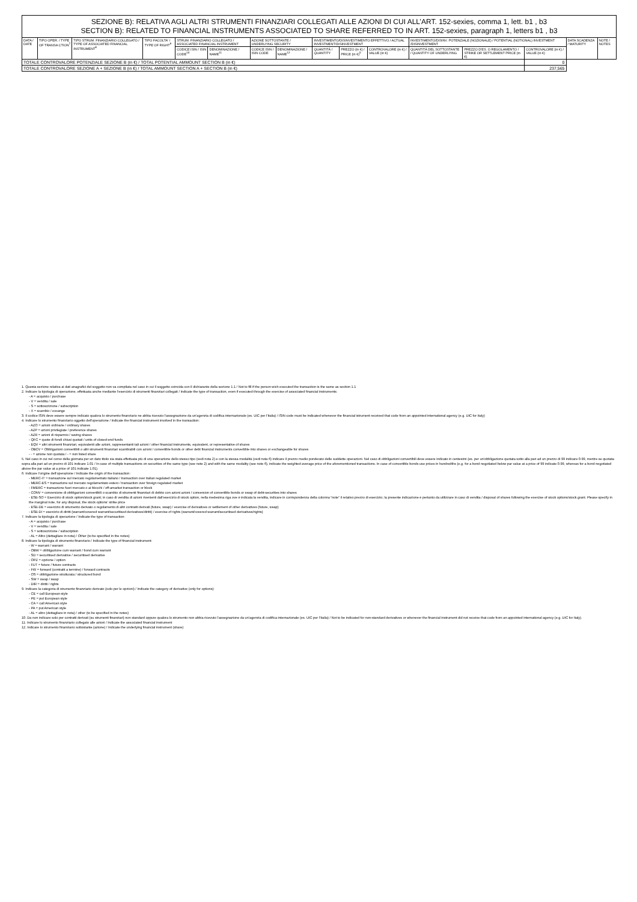| SEZIONE B): RELATIVA AGLI ALTRI STRUMENTI FINANZIARI COLLEGATI ALLE AZIONI DI CUI ALL’ART. 152-sexies, comma 1, lett. b1 , b3 SECTION B): RELATED TO FINANCIAL INSTRUMENTS ASSOCIATED TO SHARE REFERRED TO IN ART. 152-sexies, paragraph 1, letters b1 , b3 | | | | | | | | | | | | | | | |
| DATA / DATE | TIPO OPER. / TYPE OF TRANSA CTION<sup>7</sup> | TIPO STRUM. FINANZIARIO COLLEGATO / TYPE OF ASSOCIATED FINANCIAL INSTRUMENT<sup>8</sup> | TIPO FACOLTA' / TYPE OF RIGHT<sup>9</sup> | STRUM. FINANZIARIO COLLEGATO / ASSOCIATED FINANCIAL INSTRUMENT | | AZIONE SOTTOSTANTE / UNDERLYING SECURITY | | INVESTIMENTO/DISINVESTIMENTO EFFETTIVO / ACTUAL INVESTMENT/DISINVESTMENT | | | INVESTIMENTO/DISINV. POTENZIALE (NOZIONALE) / POTENTIAL (NOTIONAL) INVESTMENT /DISINVESTMENT | | | DATA SCADENZA / MATURITY | NOTE / NOTES |
| | | | | CODICE ISIN / ISIN CODE<sup>10</sup> | DENOMINAZIONE / NAME<sup>11</sup> | CODICE ISIN / ISIN CODE | DENOMINAZIONE / NAME<sup>12</sup> | QUANTITÀ / QUANTITY | PREZZO (in €) / PRICE (in €)<sup>5</sup> | CONTROVALORE (in €) / VALUE (in €) | QUANTITÀ DEL SOTTOSTANTE / QUANTITY OF UNDERLYING | PREZZO D'ES. O REGOLAMENTO / STRIKE OR SETTLEMENT PRICE (in €) | CONTROVALORE (in €) / VALUE (in €) | | |
| TOTALE CONTROVALORE POTENZIALE SEZIONE B (in €) / TOTAL POTENTIAL AMMOUNT SECTION B (in €) | | | | | | | | | | | | | 0 | | |
| TOTALE CONTROVALORE SEZIONE A + SEZIONE B (in €) / TOTAL AMMOUNT SECTION A + SECTION B (in €) | | | | | | | | | | | | | 237,565 | | |
1. Questa sezione relativa ai dati anagrafici del soggetto non va compilata nel caso in cui il soggetto coincida con il dichiarante della sezione 1.1 / Not to fill if the person wich executed the transaction is the same as section 1.1
2. Indicare la tipologia di operazione, effettuata anche mediante l’esercizio di strumenti finanziari collegati / Indicate the type of transaction, even if executed through the exercise of associated financial instruments:
- A = acquisto / purchase
- V = vendita / sale
- S = sottoscrizione / subscription
- X = scambio / excange
3. Il codice ISIN deve essere sempre indicato qualora lo strumento finanziario ne abbia ricevuto l’assegnazione da un’agenzia di codifica internazionale (es. UIC per l’Italia) / ISIN code must be indicated whenever the financial istrument received that code from an appointed international agency (e.g. UIC for Italy)
4. Indicare lo strumento finanziario oggetto dell’operazione / Indicate the financial instrument involved in the transaction:
- AZO = azioni ordinarie / ordinary shares
- AZP = azioni privilegiate / preference shares
- AZR = azioni di risparmio / saving shares
- QFC = quote di fondi chiusi quotati / units of closed-end funds
- EQV = altri strumenti finanziari, equivalenti alle azioni, rappresentanti tali azioni / other financial instruments, equivalent, or representative of shares
- OBCV = Obbligazioni convertibili o altri strumenti finanziari scambiabili con azioni / convertible bonds or other debt financial instruments convertible into shares or exchangeable for shares
- - = azione non quotata / - = non listed share
5. Nel caso in cui nel corso della giornata per un dato titolo sia stata effettuata più di una operazione dello stesso tipo (vedi nota 2) e con la stessa modalità (vedi nota 6) indicare il prezzo medio ponderato delle suddette operazioni. Nel caso di obbligazioni convertibili deve essere indicato in centesimi (es. per un’obbligazione quotata sotto alla pari ad un prezzo di 99 indicare 0.99, mentre se quotata sopra alla pari ad un prezzo di 101 indicare 1.01 / In case of multiple transactions on securities of the same type (see note 2) and with the same modality (see note 6), indicate the weighted average price of the aforementioned transactions. In case of convertible bonds use prices in hundredths (e.g. for a bond negotiated below par value at a price of 99 indicate 0.99, whereas for a bond negotiated above the par value at a price of 101 indicate 1.01).
6. Indicare l’origine dell’operazione / Indicate the origin of the transaction:
- MERC-IT = transazione sul mercato regolamentato italiano / transaction over italian regulated market
- MERC-ES = transazione sul mercato regolamentato estero / transaction over foreign regulated market
- FMERC = transazione fuori mercato o ai blocchi / off-amarket transaction or block
- CONV = conversione di obbligazioni convertibili o scambio di strumenti finanziari di debito con azioni azioni / conversion of convertible bonds or swap of debt-securities into shares
- ESE-SO = Esercizio di stock option/stock grant; in caso di vendita di azioni rivenienti dall’esercizio di stock option, nella medesima riga ove è indicata la vendita, indicare in corrispondenza della colonna “note” il relativo prezzo di esercizio; la presente indicazione è pertanto da utilizzare in caso di vendita / disposal of shares following the exercise of stock options/stock grant. Please specify in the marginal note, for any disposal, the stock options' strike price
- ESE-DE = esercizio di strumento derivato o regolamento di altri contratti derivati (future, swap) / exercise of derivatives or settlement of other derivatives (future, swap)
- ESE-DI = esercizio di diritti (warrant/covered warrant/securitised derivatives/diritti) / exercise of rights (warrant/covered warrant/securitised derivatives/rights)
7. Indicare la tipologia di operazione / Indicate the type of transaction:
- A = acquisto / purchase
- V = vendita / sale
- S = sottoscrizione / subscription
- AL = Altro (dettagliare in nota) / Other (to be specified in the notes)
8. Indicare la tipologia di strumento finanziario / Indicate the type of financial instrument:
- W = warrant / warrant
- OBW = obbligazione cum warrant / bond cum warrant
- SD = securitised derivative / securitised derivative
- OPZ = opzione / option
- FUT = future / future contracts
- FW = forward (contratti a termine) / forward contracts
- OS = obbligazione strutturata / structured bond
- SW = swap / swap
- DIR = diritti / rights
9. Indicare la categoria di strumento finanziario derivato (solo per le opzioni) / Indicate the category of derivative (only for options):
- CE = call European style
- PE = put European style
- CA = call American style
- PA = put American style
- AL = altro (dettagliare in nota) / other (to be specified in the notes)
10. Da non indicare solo per contratti derivati (su strumenti finanziari) non standard oppure qualora lo strumento non abbia ricevuto l’assegnazione da un’agenzia di codifica internazionale (es. UIC per l’Italia) / Not to be indicated for non-standard derivatives or whenever the financial instrument did not receive that code from an appointed international agency (e.g. UIC for Italy).
11. Indicare lo strumento finanziario collegato alle azioni / Indicate the associated financial instrument
12. Indicare lo strumento finanziario sottostante (azione) / Indicate the underlying financial instrument (share)